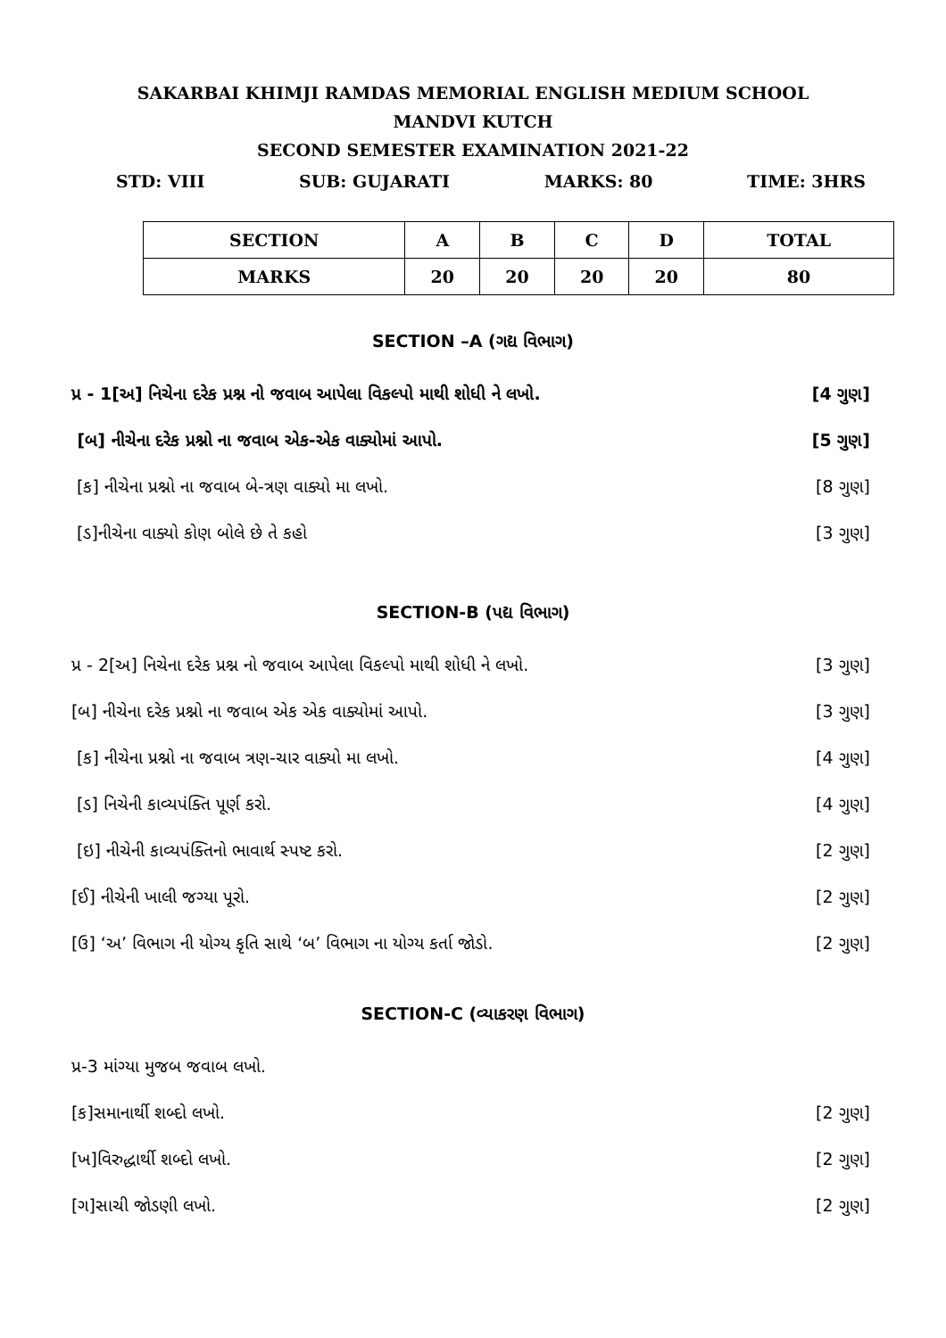SAKARBAI KHIMJI RAMDAS MEMORIAL ENGLISH MEDIUM SCHOOL
MANDVI KUTCH
SECOND SEMESTER EXAMINATION 2021-22
STD: VIII SUB: GUJARATI MARKS: 80 TIME: 3HRS
| SECTION | A | B | C | D | TOTAL |
| --- | --- | --- | --- | --- | --- |
| MARKS | 20 | 20 | 20 | 20 | 80 |
SECTION –A (ગદ્ય વિભાગ)
પ્ર - 1[અ] નિચેના દરેક પ્રશ્ન નો જવાબ આપેલા વિકલ્પો માથી શોધી ને લખો. [4 ગુણ]
[બ] નીચેના દરેક પ્રશ્નો ના જવાબ એક-એક વાક્યોમાં આપો. [5 ગુણ]
[ક] નીચેના પ્રશ્નો ના જવાબ બે-ત્રણ વાક્યો મા લખો. [8 ગુણ]
[ડ]નીચેના વાક્યો કોણ બોલે છે તે કહો [3 ગુણ]
SECTION-B (પદ્ય વિભાગ)
પ્ર - 2[અ] નિચેના દરેક પ્રશ્ન નો જવાબ આપેલા વિકલ્પો માથી શોધી ને લખો. [3 ગુણ]
[બ] નીચેના દરેક પ્રશ્નો ના જવાબ એક એક વાક્યોમાં આપો. [3 ગુણ]
[ક] નીચેના પ્રશ્નો ના જવાબ ત્રણ-ચાર વાક્યો મા લખો. [4 ગુણ]
[ડ] નિચેની કાવ્યપંક્તિ પૂર્ણ કરો. [4 ગુણ]
[ઇ] નીચેની કાવ્યપંક્તિનો ભાવાર્થ સ્પષ્ટ કરો. [2 ગુણ]
[ઈ] નીચેની ખાલી જગ્યા પૂરો. [2 ગુણ]
[ઉ] ‘અ’ વિભાગ ની યોગ્ય કૃતિ સાથે ‘બ’ વિભાગ ના યોગ્ય કર્તા જોડો. [2 ગુણ]
SECTION-C (વ્યાકરણ વિભાગ)
પ્ર-3 માંગ્યા મુજબ જવાબ લખો.
[ક]સમાનાર્થી શબ્દો લખો. [2 ગુણ]
[ખ]વિરુદ્ધાર્થી શબ્દો લખો. [2 ગુણ]
[ગ]સાચી જોડણી લખો. [2 ગુણ]